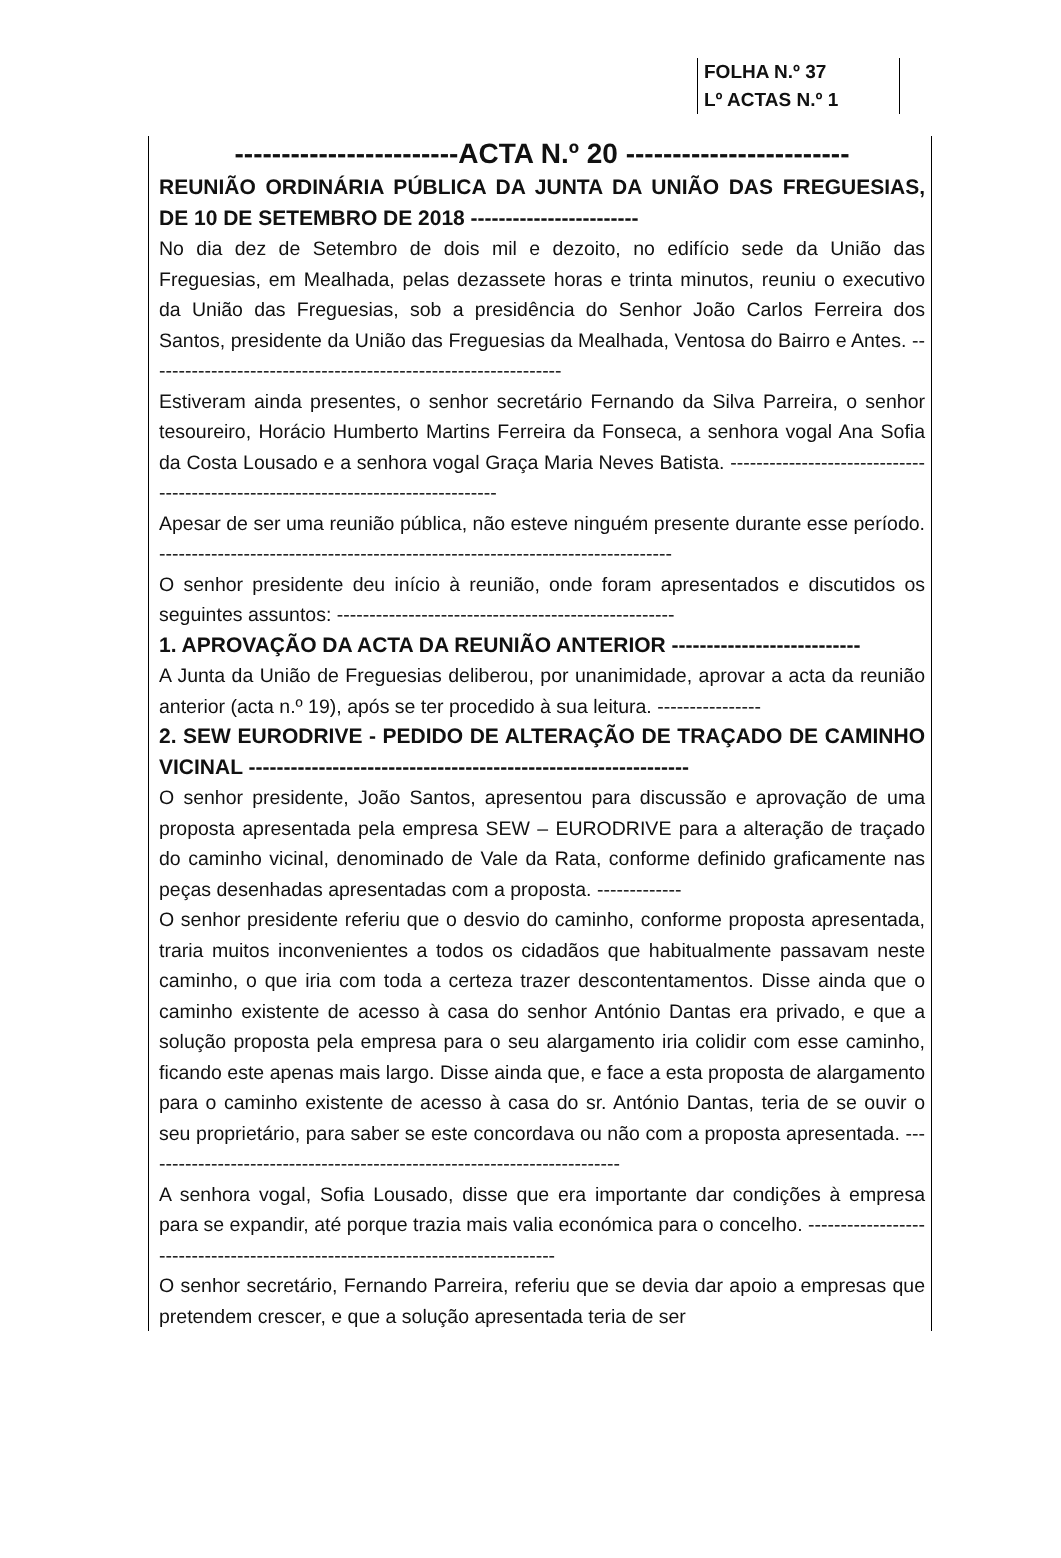FOLHA N.º 37
Lº ACTAS N.º 1
------------------------ACTA N.º 20 ------------------------
REUNIÃO ORDINÁRIA PÚBLICA DA JUNTA DA UNIÃO DAS FREGUESIAS, DE 10 DE SETEMBRO DE 2018 ------------------------
No dia dez de Setembro de dois mil e dezoito, no edifício sede da União das Freguesias, em Mealhada, pelas dezassete horas e trinta minutos, reuniu o executivo da União das Freguesias, sob a presidência do Senhor João Carlos Ferreira dos Santos, presidente da União das Freguesias da Mealhada, Ventosa do Bairro e Antes. ----------------------------------------------------------------
Estiveram ainda presentes, o senhor secretário Fernando da Silva Parreira, o senhor tesoureiro, Horácio Humberto Martins Ferreira da Fonseca, a senhora vogal Ana Sofia da Costa Lousado e a senhora vogal Graça Maria Neves Batista. ----------------------------------------------------------------------------------
Apesar de ser uma reunião pública, não esteve ninguém presente durante esse período. -------------------------------------------------------------------------------
O senhor presidente deu início à reunião, onde foram apresentados e discutidos os seguintes assuntos: ----------------------------------------------------
1. APROVAÇÃO DA ACTA DA REUNIÃO ANTERIOR ---------------------------
A Junta da União de Freguesias deliberou, por unanimidade, aprovar a acta da reunião anterior (acta n.º 19), após se ter procedido à sua leitura. ----------------
2. SEW EURODRIVE - PEDIDO DE ALTERAÇÃO DE TRAÇADO DE CAMINHO VICINAL ---------------------------------------------------------------
O senhor presidente, João Santos, apresentou para discussão e aprovação de uma proposta apresentada pela empresa SEW – EURODRIVE para a alteração de traçado do caminho vicinal, denominado de Vale da Rata, conforme definido graficamente nas peças desenhadas apresentadas com a proposta. -------------
O senhor presidente referiu que o desvio do caminho, conforme proposta apresentada, traria muitos inconvenientes a todos os cidadãos que habitualmente passavam neste caminho, o que iria com toda a certeza trazer descontentamentos. Disse ainda que o caminho existente de acesso à casa do senhor António Dantas era privado, e que a solução proposta pela empresa para o seu alargamento iria colidir com esse caminho, ficando este apenas mais largo. Disse ainda que, e face a esta proposta de alargamento para o caminho existente de acesso à casa do sr. António Dantas, teria de se ouvir o seu proprietário, para saber se este concordava ou não com a proposta apresentada. --------------------------------------------------------------------------
A senhora vogal, Sofia Lousado, disse que era importante dar condições à empresa para se expandir, até porque trazia mais valia económica para o concelho. -------------------------------------------------------------------------------
O senhor secretário, Fernando Parreira, referiu que se devia dar apoio a empresas que pretendem crescer, e que a solução apresentada teria de ser